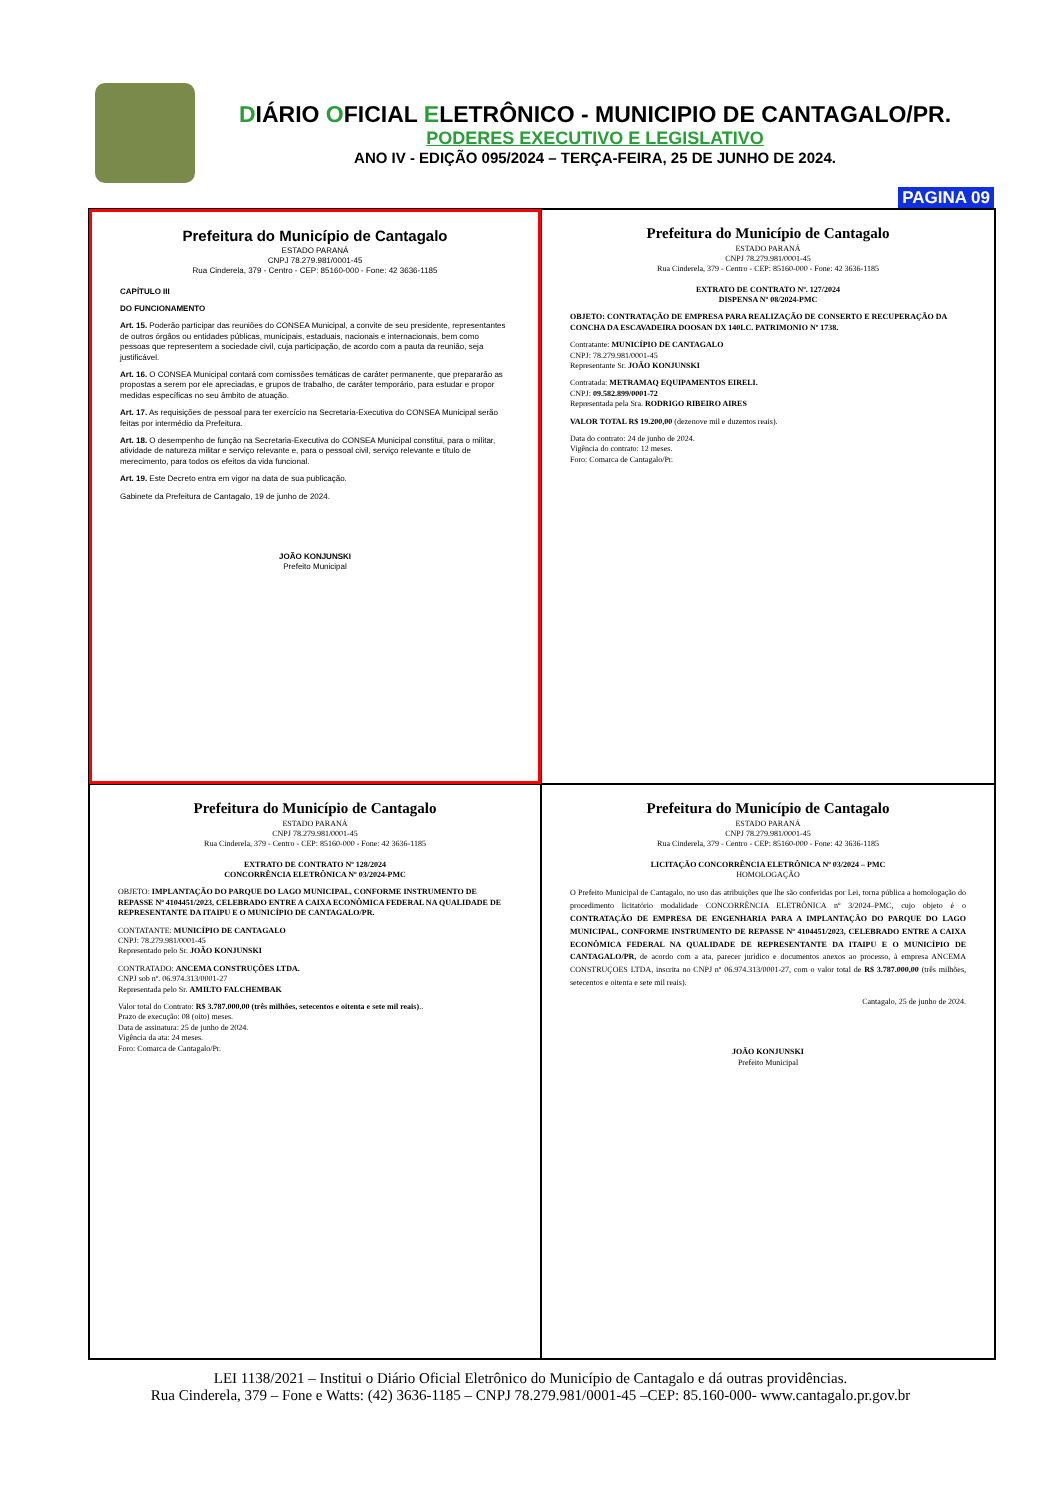DIÁRIO OFICIAL ELETRÔNICO - MUNICIPIO DE CANTAGALO/PR.
PODERES EXECUTIVO E LEGISLATIVO
ANO IV - EDIÇÃO 095/2024 – TERÇA-FEIRA, 25 DE JUNHO DE 2024.
PAGINA 09
Prefeitura do Município de Cantagalo
ESTADO PARANÁ
CNPJ 78.279.981/0001-45
Rua Cinderela, 379 - Centro - CEP: 85160-000 - Fone: 42 3636-1185
CAPÍTULO III
DO FUNCIONAMENTO
Art. 15. Poderão participar das reuniões do CONSEA Municipal, a convite de seu presidente, representantes de outros órgãos ou entidades públicas, municipais, estaduais, nacionais e internacionais, bem como pessoas que representem a sociedade civil, cuja participação, de acordo com a pauta da reunião, seja justificável.
Art. 16. O CONSEA Municipal contará com comissões temáticas de caráter permanente, que prepararão as propostas a serem por ele apreciadas, e grupos de trabalho, de caráter temporário, para estudar e propor medidas específicas no seu âmbito de atuação.
Art. 17. As requisições de pessoal para ter exercício na Secretaria-Executiva do CONSEA Municipal serão feitas por intermédio da Prefeitura.
Art. 18. O desempenho de função na Secretaria-Executiva do CONSEA Municipal constitui, para o militar, atividade de natureza militar e serviço relevante e, para o pessoal civil, serviço relevante e título de merecimento, para todos os efeitos da vida funcional.
Art. 19. Este Decreto entra em vigor na data de sua publicação.
Gabinete da Prefeitura de Cantagalo, 19 de junho de 2024.
JOÃO KONJUNSKI
Prefeito Municipal
Prefeitura do Município de Cantagalo
ESTADO PARANÁ
CNPJ 78.279.981/0001-45
Rua Cinderela, 379 - Centro - CEP: 85160-000 - Fone: 42 3636-1185
EXTRATO DE CONTRATO Nº. 127/2024
DISPENSA Nº 08/2024-PMC
OBJETO: CONTRATAÇÃO DE EMPRESA PARA REALIZAÇÃO DE CONSERTO E RECUPERAÇÃO DA CONCHA DA ESCAVADEIRA DOOSAN DX 140LC. PATRIMONIO Nº 1738.
Contratante: MUNICÍPIO DE CANTAGALO
CNPJ: 78.279.981/0001-45
Representante Sr. JOÃO KONJUNSKI
Contratada: METRAMAQ EQUIPAMENTOS EIRELI.
CNPJ: 09.582.899/0001-72
Representada pela Sra. RODRIGO RIBEIRO AIRES
VALOR TOTAL R$ 19.200,00 (dezenove mil e duzentos reais).
Data do contrato: 24 de junho de 2024.
Vigência do contrato: 12 meses.
Foro: Comarca de Cantagalo/Pr.
Prefeitura do Município de Cantagalo
ESTADO PARANÁ
CNPJ 78.279.981/0001-45
Rua Cinderela, 379 - Centro - CEP: 85160-000 - Fone: 42 3636-1185
EXTRATO DE CONTRATO Nº 128/2024
CONCORRÊNCIA ELETRÔNICA Nº 03/2024-PMC
OBJETO: IMPLANTAÇÃO DO PARQUE DO LAGO MUNICIPAL, CONFORME INSTRUMENTO DE REPASSE Nº 4104451/2023, CELEBRADO ENTRE A CAIXA ECONÔMICA FEDERAL NA QUALIDADE DE REPRESENTANTE DA ITAIPU E O MUNICÍPIO DE CANTAGALO/PR.
CONTATANTE: MUNICÍPIO DE CANTAGALO
CNPJ: 78.279.981/0001-45
Representado pelo Sr. JOÃO KONJUNSKI
CONTRATADO: ANCEMA CONSTRUÇÕES LTDA.
CNPJ sob nº. 06.974.313/0001-27
Representada pelo Sr. AMILTO FALCHEMBAK
Valor total do Contrato: R$ 3.787.000,00 (três milhões, setecentos e oitenta e sete mil reais)..
Prazo de execução: 08 (oito) meses.
Data de assinatura: 25 de junho de 2024.
Vigência da ata: 24 meses.
Foro: Comarca de Cantagalo/Pr.
Prefeitura do Município de Cantagalo
ESTADO PARANÁ
CNPJ 78.279.981/0001-45
Rua Cinderela, 379 - Centro - CEP: 85160-000 - Fone: 42 3636-1185
LICITAÇÃO CONCORRÊNCIA ELETRÔNICA Nº 03/2024 – PMC
HOMOLOGAÇÃO
O Prefeito Municipal de Cantagalo, no uso das atribuições que lhe são conferidas por Lei, torna pública a homologação do procedimento licitatório modalidade CONCORRÊNCIA ELETRÔNICA nº 3/2024–PMC, cujo objeto é o CONTRATAÇÃO DE EMPRESA DE ENGENHARIA PARA A IMPLANTAÇÃO DO PARQUE DO LAGO MUNICIPAL, CONFORME INSTRUMENTO DE REPASSE Nº 4104451/2023, CELEBRADO ENTRE A CAIXA ECONÔMICA FEDERAL NA QUALIDADE DE REPRESENTANTE DA ITAIPU E O MUNICÍPIO DE CANTAGALO/PR, de acordo com a ata, parecer jurídico e documentos anexos ao processo, à empresa ANCEMA CONSTRUÇOES LTDA, inscrita no CNPJ nº 06.974.313/0001-27, com o valor total de R$ 3.787.000,00 (três milhões, setecentos e oitenta e sete mil reais).
Cantagalo, 25 de junho de 2024.
JOÃO KONJUNSKI
Prefeito Municipal
LEI 1138/2021 – Institui o Diário Oficial Eletrônico do Município de Cantagalo e dá outras providências.
Rua Cinderela, 379 – Fone e Watts: (42) 3636-1185 – CNPJ 78.279.981/0001-45 –CEP: 85.160-000- www.cantagalo.pr.gov.br